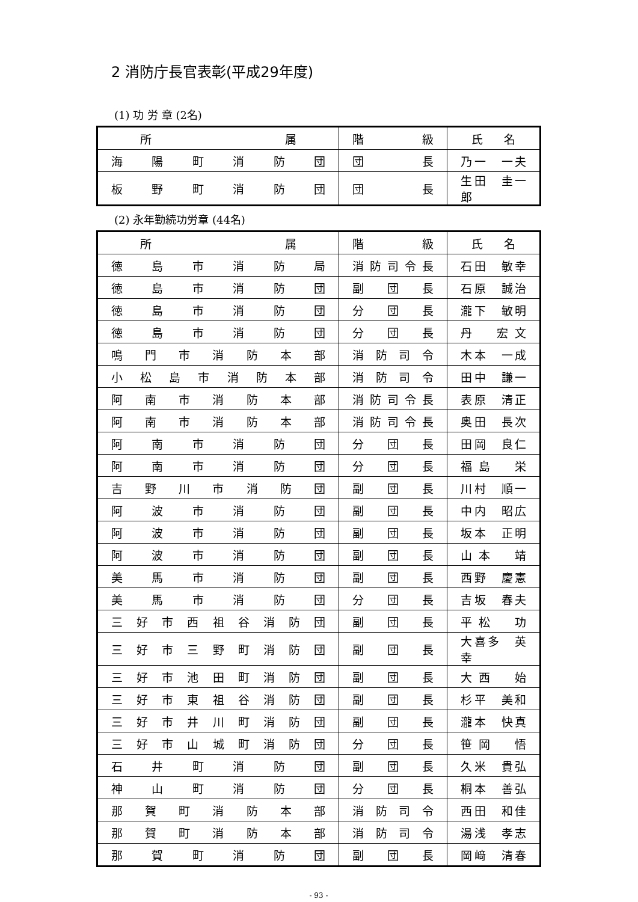2 消防庁長官表彰(平成29年度)
(1) 功 労 章 (2名)
| 所 属 | 階 級 | 氏 名 |
| 海陽町消防団 | 団 長 | 乃一 一夫 |
| 板野町消防団 | 団 長 | 生田 圭一郎 |
(2) 永年勤続功労章 (44名)
| 所 属 | 階 級 | 氏 名 |
| 徳島市消防局 | 消防司令長 | 石田 敏幸 |
| 徳島市消防団 | 副団長 | 石原 誠治 |
| 徳島市消防団 | 分団長 | 瀧下 敏明 |
| 徳島市消防団 | 分団長 | 丹 宏文 |
| 鳴門市消防本部 | 消防司令 | 木本 一成 |
| 小松島市消防本部 | 消防司令 | 田中 謙一 |
| 阿南市消防本部 | 消防司令長 | 表原 清正 |
| 阿南市消防本部 | 消防司令長 | 奥田 長次 |
| 阿南市消防団 | 分団長 | 田岡 良仁 |
| 阿南市消防団 | 分団長 | 福島 栄 |
| 吉野川市消防団 | 副団長 | 川村 順一 |
| 阿波市消防団 | 副団長 | 中内 昭広 |
| 阿波市消防団 | 副団長 | 坂本 正明 |
| 阿波市消防団 | 副団長 | 山本 靖 |
| 美馬市消防団 | 副団長 | 西野 慶憲 |
| 美馬市消防団 | 分団長 | 吉坂 春夫 |
| 三好市西祖谷消防団 | 副団長 | 平松 功 |
| 三好市三野町消防団 | 副団長 | 大喜多 英幸 |
| 三好市池田町消防団 | 副団長 | 大西 始 |
| 三好市東祖谷消防団 | 副団長 | 杉平 美和 |
| 三好市井川町消防団 | 副団長 | 瀧本 快真 |
| 三好市山城町消防団 | 分団長 | 笹岡 悟 |
| 石井町消防団 | 副団長 | 久米 貴弘 |
| 神山町消防団 | 分団長 | 桐本 善弘 |
| 那賀町消防本部 | 消防司令 | 西田 和佳 |
| 那賀町消防本部 | 消防司令 | 湯浅 孝志 |
| 那賀町消防団 | 副団長 | 岡﨑 清春 |
- 93 -